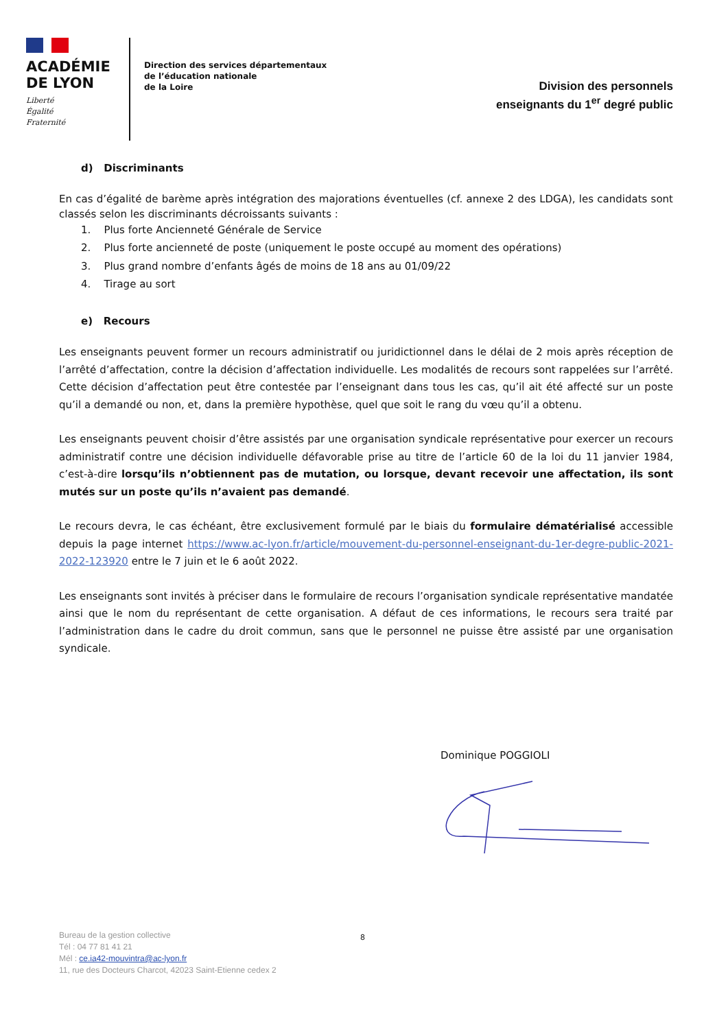ACADÉMIE
DE LYON
Liberté
Égalité
Fraternité
Direction des services départementaux
de l’éducation nationale
de la Loire
Division des personnels
enseignants du 1<sup>er</sup> degré public
d) Discriminants
En cas d’égalité de barème après intégration des majorations éventuelles (cf. annexe 2 des LDGA), les candidats sont classés selon les discriminants décroissants suivants :
1. Plus forte Ancienneté Générale de Service
2. Plus forte ancienneté de poste (uniquement le poste occupé au moment des opérations)
3. Plus grand nombre d’enfants âgés de moins de 18 ans au 01/09/22
4. Tirage au sort
e) Recours
Les enseignants peuvent former un recours administratif ou juridictionnel dans le délai de 2 mois après réception de l’arrêté d’affectation, contre la décision d’affectation individuelle. Les modalités de recours sont rappelées sur l’arrêté. Cette décision d’affectation peut être contestée par l’enseignant dans tous les cas, qu’il ait été affecté sur un poste qu’il a demandé ou non, et, dans la première hypothèse, quel que soit le rang du vœu qu’il a obtenu.
Les enseignants peuvent choisir d’être assistés par une organisation syndicale représentative pour exercer un recours administratif contre une décision individuelle défavorable prise au titre de l’article 60 de la loi du 11 janvier 1984, c’est-à-dire lorsqu’ils n’obtiennent pas de mutation, ou lorsque, devant recevoir une affectation, ils sont mutés sur un poste qu’ils n’avaient pas demandé.
Le recours devra, le cas échéant, être exclusivement formulé par le biais du formulaire dématérialisé accessible depuis la page internet https://www.ac-lyon.fr/article/mouvement-du-personnel-enseignant-du-1er-degre-public-2021-2022-123920 entre le 7 juin et le 6 août 2022.
Les enseignants sont invités à préciser dans le formulaire de recours l’organisation syndicale représentative mandatée ainsi que le nom du représentant de cette organisation. A défaut de ces informations, le recours sera traité par l’administration dans le cadre du droit commun, sans que le personnel ne puisse être assisté par une organisation syndicale.
Dominique POGGIOLI
8
Bureau de la gestion collective
Tél : 04 77 81 41 21
Mél : ce.ia42-mouvintra@ac-lyon.fr
11, rue des Docteurs Charcot, 42023 Saint-Etienne cedex 2